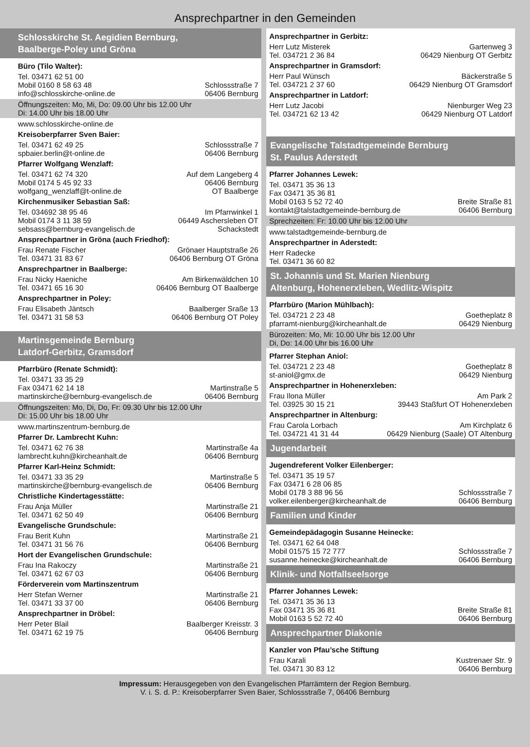Ansprechpartner in den Gemeinden
Schlosskirche St. Aegidien Bernburg,
Baalberge-Poley und Gröna
Büro (Tilo Walter):
Tel. 03471 62 51 00
Mobil 0160 8 58 63 48
info@schlosskirche-online.de
Schlossstraße 7
06406 Bernburg
Öffnungszeiten: Mo, Mi, Do: 09.00 Uhr bis 12.00 Uhr
Di: 14.00 Uhr bis 18.00 Uhr
www.schlosskirche-online.de
Kreisoberpfarrer Sven Baier:
Tel. 03471 62 49 25
spbaier.berlin@t-online.de
Schlossstraße 7
06406 Bernburg
Pfarrer Wolfgang Wenzlaff:
Tel. 03471 62 74 320
Mobil 0174 5 45 92 33
wolfgang_wenzlaff@t-online.de
Auf dem Langeberg 4
06406 Bernburg
OT Baalberge
Kirchenmusiker Sebastian Saß:
Tel. 034692 38 95 46
Mobil 0174 3 11 38 59
sebsass@bernburg-evangelisch.de
Im Pfarrwinkel 1
06449 Aschersleben OT
Schackstedt
Ansprechpartner in Gröna (auch Friedhof):
Frau Renate Fischer
Tel. 03471 31 83 67
Grönaer Hauptstraße 26
06406 Bernburg OT Gröna
Ansprechpartner in Baalberge:
Frau Nicky Haeniche
Tel. 03471 65 16 30
Am Birkenwäldchen 10
06406 Bernburg OT Baalberge
Ansprechpartner in Poley:
Frau Elisabeth Jäntsch
Tel. 03471 31 58 53
Baalberger Sraße 13
06406 Bernburg OT Poley
Martinsgemeinde Bernburg
Latdorf-Gerbitz, Gramsdorf
Pfarrbüro (Renate Schmidt):
Tel. 03471 33 35 29
Fax 03471 62 14 18
martinskirche@bernburg-evangelisch.de
Martinstraße 5
06406 Bernburg
Öffnungszeiten: Mo, Di, Do, Fr: 09.30 Uhr bis 12.00 Uhr
Di: 15.00 Uhr bis 18.00 Uhr
www.martinszentrum-bernburg.de
Pfarrer Dr. Lambrecht Kuhn:
Tel. 03471 62 76 38
lambrecht.kuhn@kircheanhalt.de
Martinstraße 4a
06406 Bernburg
Pfarrer Karl-Heinz Schmidt:
Tel. 03471 33 35 29
martinskirche@bernburg-evangelisch.de
Martinstraße 5
06406 Bernburg
Christliche Kindertagesstätte:
Frau Anja Müller
Tel. 03471 62 50 49
Martinstraße 21
06406 Bernburg
Evangelische Grundschule:
Frau Berit Kuhn
Tel. 03471 31 56 76
Martinstraße 21
06406 Bernburg
Hort der Evangelischen Grundschule:
Frau Ina Rakoczy
Tel. 03471 62 67 03
Martinstraße 21
06406 Bernburg
Förderverein vom Martinszentrum
Herr Stefan Werner
Tel. 03471 33 37 00
Martinstraße 21
06406 Bernburg
Ansprechpartner in Dröbel:
Herr Peter Blail
Tel. 03471 62 19 75
Baalberger Kreisstr. 3
06406 Bernburg
Ansprechpartner in Gerbitz:
Herr Lutz Misterek
Tel. 034721 2 36 84
Gartenweg 3
06429 Nienburg OT Gerbitz
Ansprechpartner in Gramsdorf:
Herr Paul Wünsch
Tel. 034721 2 37 60
Bäckerstraße 5
06429 Nienburg OT Gramsdorf
Ansprechpartner in Latdorf:
Herr Lutz Jacobi
Tel. 034721 62 13 42
Nienburger Weg 23
06429 Nienburg OT Latdorf
Evangelische Talstadtgemeinde Bernburg
St. Paulus Aderstedt
Pfarrer Johannes Lewek:
Tel. 03471 35 36 13
Fax 03471 35 36 81
Mobil 0163 5 52 72 40
kontakt@talstadtgemeinde-bernburg.de
Breite Straße 81
06406 Bernburg
Sprechzeiten: Fr: 10.00 Uhr bis 12.00 Uhr
www.talstadtgemeinde-bernburg.de
Ansprechpartner in Aderstedt:
Herr Radecke
Tel. 03471 36 60 82
St. Johannis und St. Marien Nienburg
Altenburg, Hohenerxleben, Wedlitz-Wispitz
Pfarrbüro (Marion Mühlbach):
Tel. 034721 2 23 48
pfarramt-nienburg@kircheanhalt.de
Goetheplatz 8
06429 Nienburg
Bürozeiten: Mo, Mi: 10.00 Uhr bis 12.00 Uhr
Di, Do: 14.00 Uhr bis 16.00 Uhr
Pfarrer Stephan Aniol:
Tel. 034721 2 23 48
st-aniol@gmx.de
Goetheplatz 8
06429 Nienburg
Ansprechpartner in Hohenerxleben:
Frau Ilona Müller
Tel. 03925 30 15 21
Am Park 2
39443 Staßfurt OT Hohenerxleben
Ansprechpartner in Altenburg:
Frau Carola Lorbach
Tel. 034721 41 31 44
Am Kirchplatz 6
06429 Nienburg (Saale) OT Altenburg
Jugendarbeit
Jugendreferent Volker Eilenberger:
Tel. 03471 35 19 57
Fax 03471 6 28 06 85
Mobil 0178 3 88 96 56
volker.eilenberger@kircheanhalt.de
Schlossstraße 7
06406 Bernburg
Familien und Kinder
Gemeindepädagogin Susanne Heinecke:
Tel. 03471 62 64 048
Mobil 01575 15 72 777
susanne.heinecke@kircheanhalt.de
Schlossstraße 7
06406 Bernburg
Klinik- und Notfallseelsorge
Pfarrer Johannes Lewek:
Tel. 03471 35 36 13
Fax 03471 35 36 81
Mobil 0163 5 52 72 40
Breite Straße 81
06406 Bernburg
Ansprechpartner Diakonie
Kanzler von Pfau’sche Stiftung
Frau Karali
Tel. 03471 30 83 12
Kustrenaer Str. 9
06406 Bernburg
Impressum: Herausgegeben von den Evangelischen Pfarrämtern der Region Bernburg.
V. i. S. d. P.: Kreisoberpfarrer Sven Baier, Schlossstraße 7, 06406 Bernburg